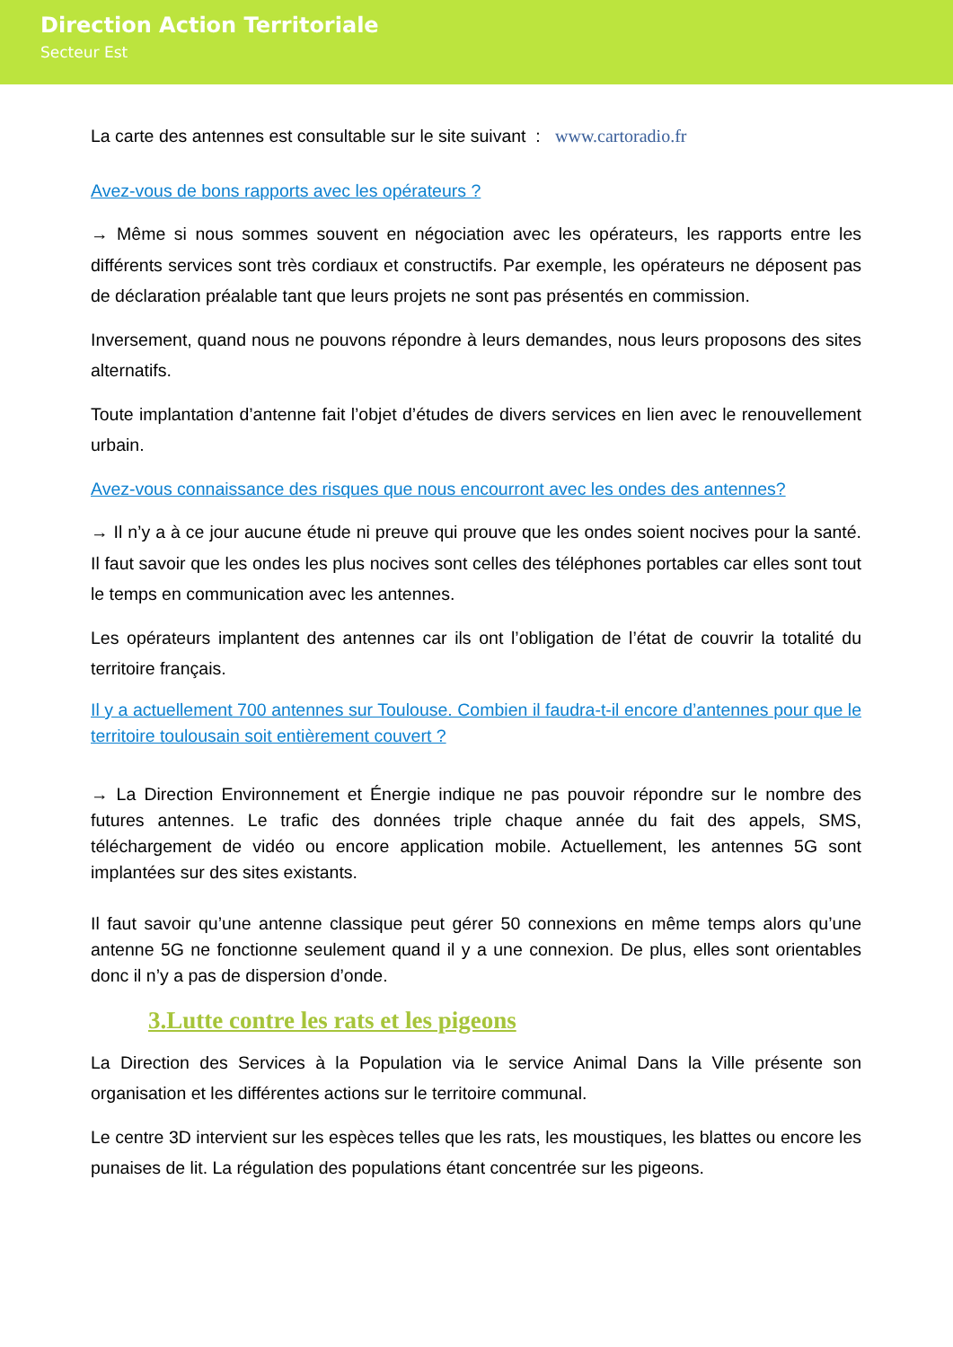Direction Action Territoriale
Secteur Est
La carte des antennes est consultable sur le site suivant : www.cartoradio.fr
Avez-vous de bons rapports avec les opérateurs ?
→ Même si nous sommes souvent en négociation avec les opérateurs, les rapports entre les différents services sont très cordiaux et constructifs. Par exemple, les opérateurs ne déposent pas de déclaration préalable tant que leurs projets ne sont pas présentés en commission.
Inversement, quand nous ne pouvons répondre à leurs demandes, nous leurs proposons des sites alternatifs.
Toute implantation d’antenne fait l’objet d’études de divers services en lien avec le renouvellement urbain.
Avez-vous connaissance des risques que nous encourront avec les ondes des antennes?
→ Il n’y a à ce jour aucune étude ni preuve qui prouve que les ondes soient nocives pour la santé. Il faut savoir que les ondes les plus nocives sont celles des téléphones portables car elles sont tout le temps en communication avec les antennes.
Les opérateurs implantent des antennes car ils ont l’obligation de l’état de couvrir la totalité du territoire français.
Il y a actuellement 700 antennes sur Toulouse. Combien il faudra-t-il encore d’antennes pour que le territoire toulousain soit entièrement couvert ?
→ La Direction Environnement et Énergie indique ne pas pouvoir répondre sur le nombre des futures antennes. Le trafic des données triple chaque année du fait des appels, SMS, téléchargement de vidéo ou encore application mobile. Actuellement, les antennes 5G sont implantées sur des sites existants.
Il faut savoir qu’une antenne classique peut gérer 50 connexions en même temps alors qu’une antenne 5G ne fonctionne seulement quand il y a une connexion. De plus, elles sont orientables donc il n’y a pas de dispersion d’onde.
3.Lutte contre les rats et les pigeons
La Direction des Services à la Population via le service Animal Dans la Ville présente son organisation et les différentes actions sur le territoire communal.
Le centre 3D intervient sur les espèces telles que les rats, les moustiques, les blattes ou encore les punaises de lit. La régulation des populations étant concentrée sur les pigeons.